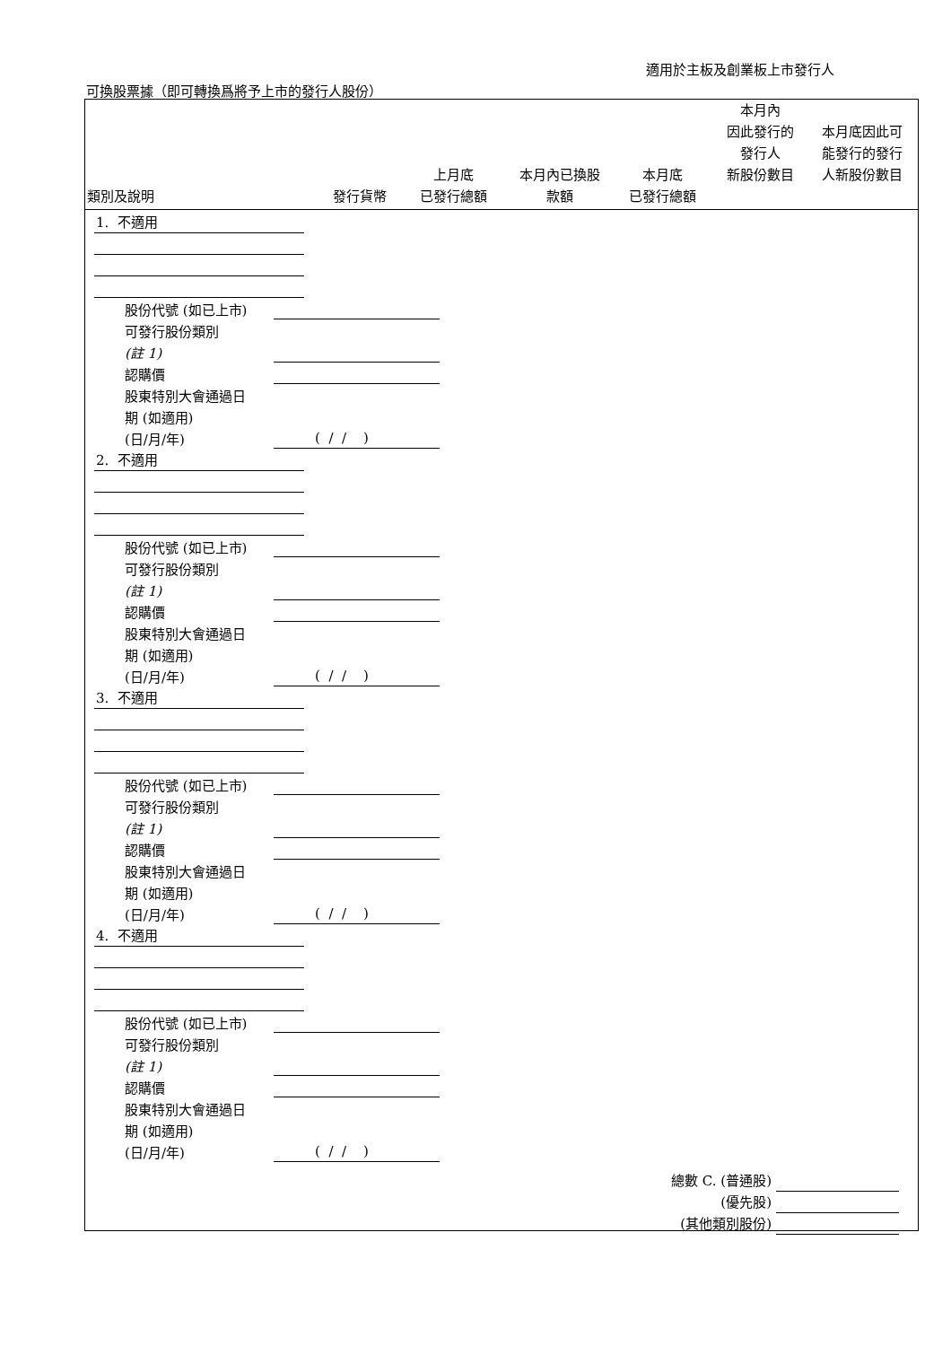適用於主板及創業板上市發行人
可換股票據（即可轉換爲將予上市的發行人股份）
| 類別及說明 | 發行貨幣 | 上月底 已發行總額 | 本月內已換股 款額 | 本月底 已發行總額 | 本月內 因此發行的 發行人 新股份數目 | 本月底因此可 能發行的發行 人新股份數目 |
| --- | --- | --- | --- | --- | --- | --- |
1. 不適用
股份代號 (如已上市)
可發行股份類別
(註 1)
認購價
股東特別大會通過日
期 (如適用)
(日/月/年)
( / / )
2. 不適用
股份代號 (如已上市)
可發行股份類別
(註 1)
認購價
股東特別大會通過日
期 (如適用)
(日/月/年)
( / / )
3. 不適用
股份代號 (如已上市)
可發行股份類別
(註 1)
認購價
股東特別大會通過日
期 (如適用)
(日/月/年)
( / / )
4. 不適用
股份代號 (如已上市)
可發行股份類別
(註 1)
認購價
股東特別大會通過日
期 (如適用)
(日/月/年)
( / / )
總數 C. (普通股)
(優先股)
(其他類別股份)